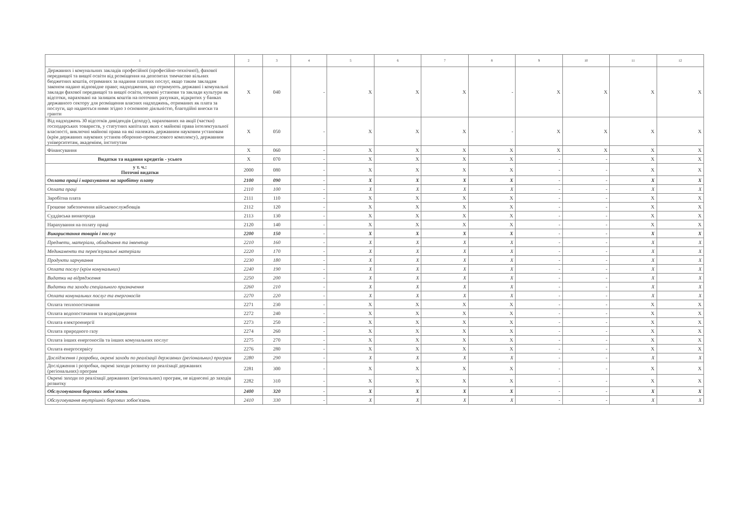| 1 | 2 | 3 | 4 | 5 | 6 | 7 | 8 | 9 | 10 | 11 | 12 |
| --- | --- | --- | --- | --- | --- | --- | --- | --- | --- | --- | --- |
| Державних і комунальних закладів професійної (професійно-технічної), фахової передвищої та вищої освіти від розміщення на депозитах тимчасово вільних бюджетних коштів, отриманих за надання платних послуг, якщо таким закладам законом надано відповідне право; надходження, що отримують державні і комунальні заклади фахової передвищої та вищої освіти, наукові установи та заклади культури як відсотки, нараховані на залишок коштів на поточних рахунках, відкритих у банках державного сектору для розміщення власних надходжень, отриманих як плата за послуги, що надаються ними згідно з основною діяльністю, благодійні внески та гранти | X | 040 | - | X | X | X | - | X | X | X | X |
| Від надходжень 30 відсотків дивідендів (доходу), нарахованих на акції (частки) господарських товариств, у статутних капіталах яких є майнові права інтелектуальної власності, виключні майнові права на які належать державним науковим установам (крім державних наукових установ оборонно-промислового комплексу), державним університетам, академіям, інститутам | X | 050 | - | X | X | X | - | X | X | X | X |
| Фінансування | X | 060 | - | X | X | X | X | X | X | X | X |
| Видатки та надання кредитів - усього | X | 070 | - | X | X | X | X | - | - | X | X |
| у т. ч.: Поточні видатки | 2000 | 080 | - | X | X | X | X | - | - | X | X |
| Оплата праці і нарахування на заробітну плату | 2100 | 090 | - | X | X | X | X | - | - | X | X |
| Оплата праці | 2110 | 100 | - | X | X | X | X | - | - | X | X |
| Заробітна плата | 2111 | 110 | - | X | X | X | X | - | - | X | X |
| Грошове забезпечення військовослужбовців | 2112 | 120 | - | X | X | X | X | - | - | X | X |
| Суддівська винагорода | 2113 | 130 | - | X | X | X | X | - | - | X | X |
| Нарахування на оплату праці | 2120 | 140 | - | X | X | X | X | - | - | X | X |
| Використання товарів і послуг | 2200 | 150 | - | X | X | X | X | - | - | X | X |
| Предмети, матеріали, обладнання та інвентар | 2210 | 160 | - | X | X | X | X | - | - | X | X |
| Медикаменти та перев'язувальні матеріали | 2220 | 170 | - | X | X | X | X | - | - | X | X |
| Продукти харчування | 2230 | 180 | - | X | X | X | X | - | - | X | X |
| Оплата послуг (крім комунальних) | 2240 | 190 | - | X | X | X | X | - | - | X | X |
| Видатки на відрядження | 2250 | 200 | - | X | X | X | X | - | - | X | X |
| Видатки та заходи спеціального призначення | 2260 | 210 | - | X | X | X | X | - | - | X | X |
| Оплата комунальних послуг та енергоносіїв | 2270 | 220 | - | X | X | X | X | - | - | X | X |
| Оплата теплопостачання | 2271 | 230 | - | X | X | X | X | - | - | X | X |
| Оплата водопостачання та водовідведення | 2272 | 240 | - | X | X | X | X | - | - | X | X |
| Оплата електроенергії | 2273 | 250 | - | X | X | X | X | - | - | X | X |
| Оплата природного газу | 2274 | 260 | - | X | X | X | X | - | - | X | X |
| Оплата інших енергоносіїв та інших комунальних послуг | 2275 | 270 | - | X | X | X | X | - | - | X | X |
| Оплата енергосервісу | 2276 | 280 | - | X | X | X | X | - | - | X | X |
| Дослідження і розробки, окремі заходи по реалізації державних (регіональних) програм | 2280 | 290 | - | X | X | X | X | - | - | X | X |
| Дослідження і розробки, окремі заходи розвитку по реалізації державних (регіональних) програм | 2281 | 300 | - | X | X | X | X | - | - | X | X |
| Окремі заходи по реалізації державних (регіональних) програм, не віднесені до заходів розвитку | 2282 | 310 | - | X | X | X | X | - | - | X | X |
| Обслуговування боргових зобов'язань | 2400 | 320 | - | X | X | X | X | - | - | X | X |
| Обслуговування внутрішніх боргових зобов'язань | 2410 | 330 | - | X | X | X | X | - | - | X | X |